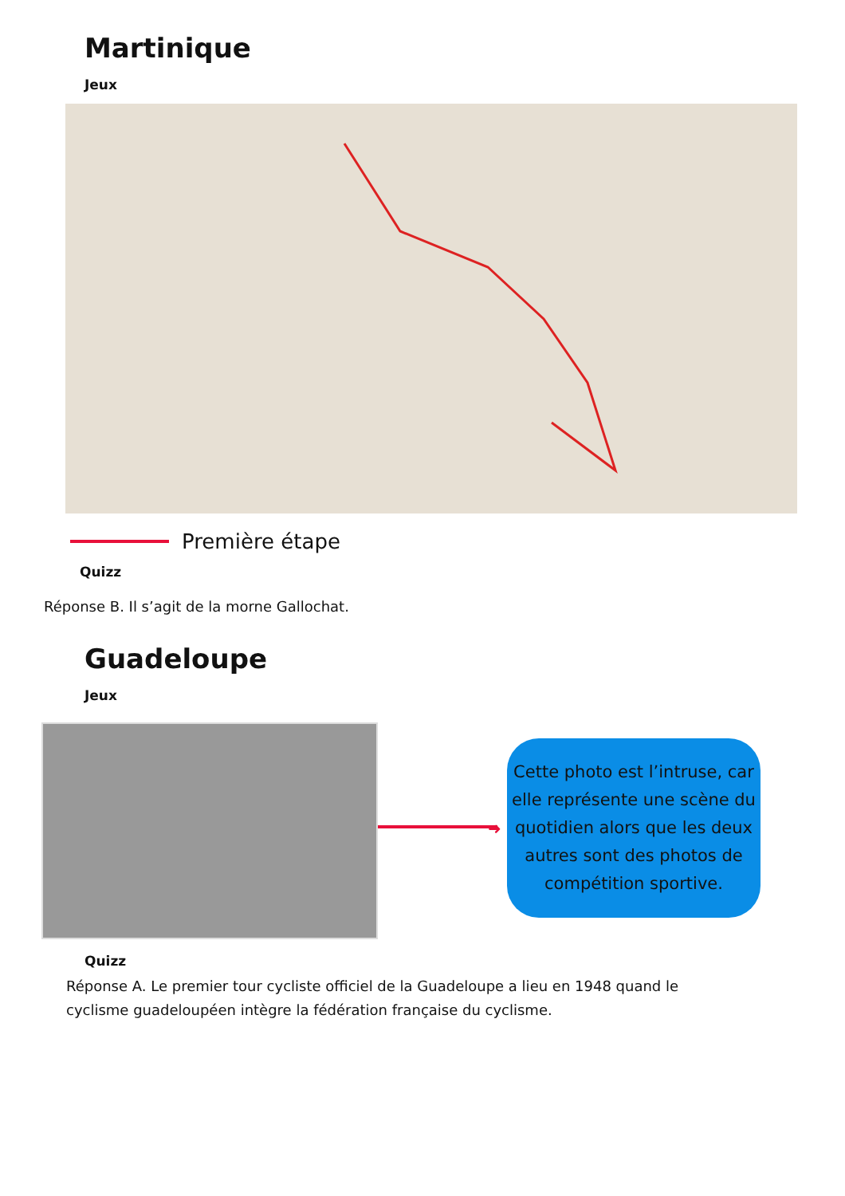Martinique
Jeux
Première étape
Quizz
Réponse B. Il s’agit de la morne Gallochat.
Guadeloupe
Jeux
➜
Cette photo est l’intruse, car elle représente une scène du quotidien alors que les deux autres sont des photos de compétition sportive.
Quizz
Réponse A. Le premier tour cycliste officiel de la Guadeloupe a lieu en 1948 quand le cyclisme guadeloupéen intègre la fédération française du cyclisme.